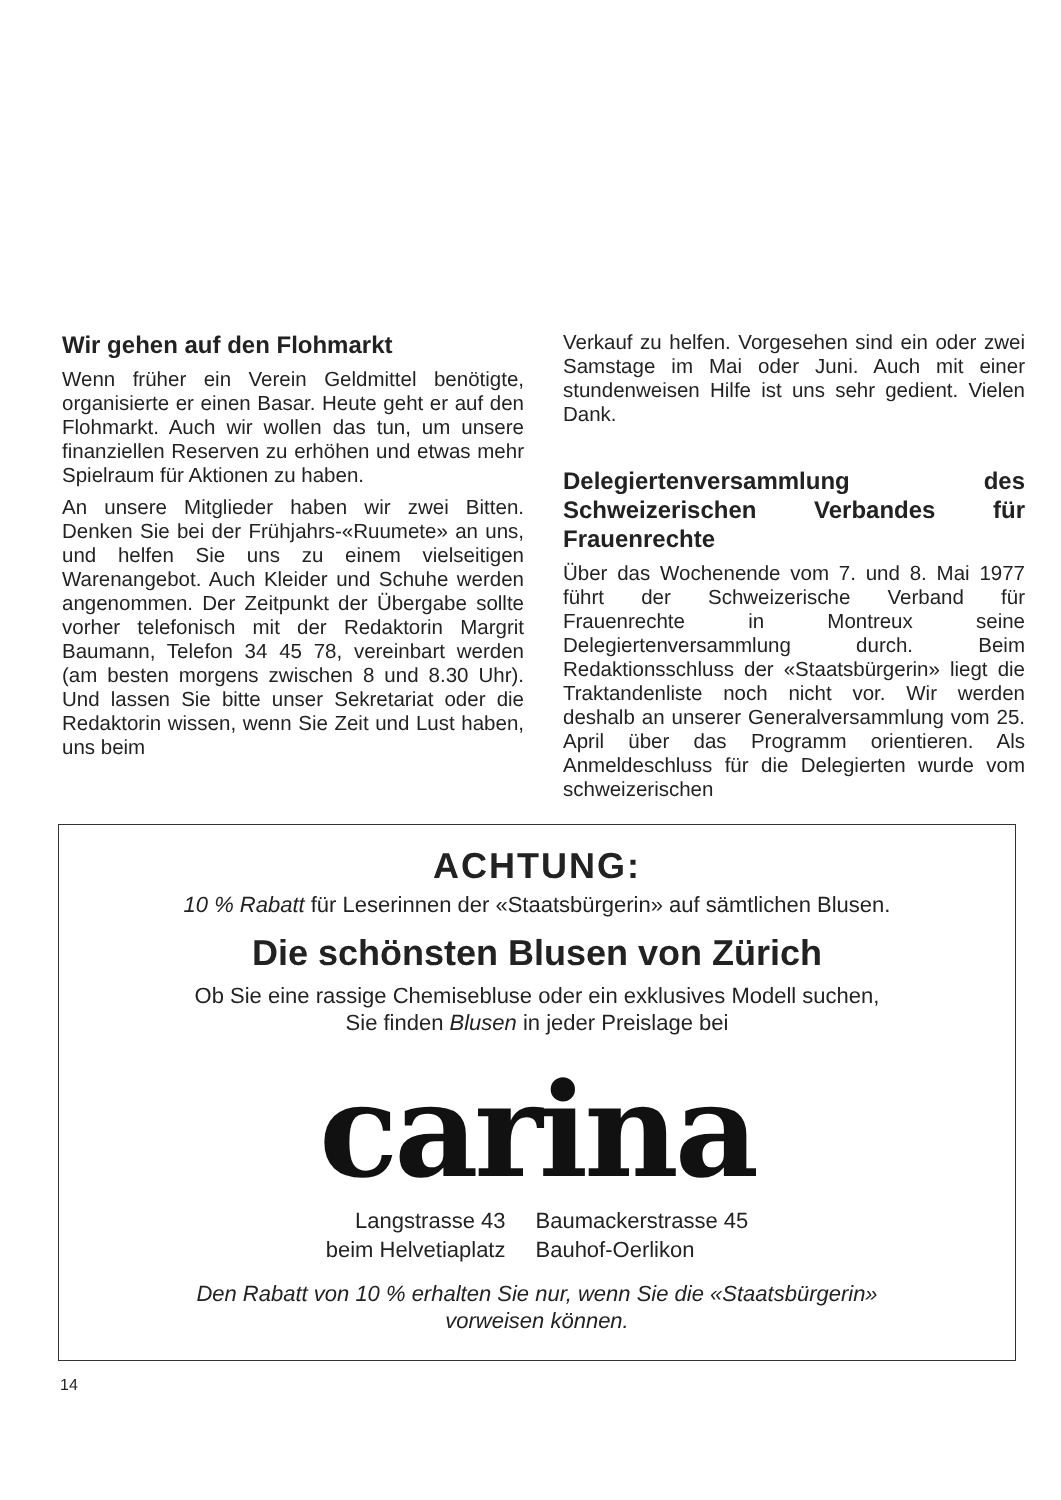Wir gehen auf den Flohmarkt
Wenn früher ein Verein Geldmittel benötigte, organisierte er einen Basar. Heute geht er auf den Flohmarkt. Auch wir wollen das tun, um unsere finanziellen Reserven zu erhöhen und etwas mehr Spielraum für Aktionen zu haben.
An unsere Mitglieder haben wir zwei Bitten. Denken Sie bei der Frühjahrs-«Ruumete» an uns, und helfen Sie uns zu einem vielseitigen Warenangebot. Auch Kleider und Schuhe werden angenommen. Der Zeitpunkt der Übergabe sollte vorher telefonisch mit der Redaktorin Margrit Baumann, Telefon 34 45 78, vereinbart werden (am besten morgens zwischen 8 und 8.30 Uhr). Und lassen Sie bitte unser Sekretariat oder die Redaktorin wissen, wenn Sie Zeit und Lust haben, uns beim
Verkauf zu helfen. Vorgesehen sind ein oder zwei Samstage im Mai oder Juni. Auch mit einer stundenweisen Hilfe ist uns sehr gedient. Vielen Dank.
Delegiertenversammlung des Schweizerischen Verbandes für Frauenrechte
Über das Wochenende vom 7. und 8. Mai 1977 führt der Schweizerische Verband für Frauenrechte in Montreux seine Delegiertenversammlung durch. Beim Redaktionsschluss der «Staatsbürgerin» liegt die Traktandenliste noch nicht vor. Wir werden deshalb an unserer Generalversammlung vom 25. April über das Programm orientieren. Als Anmeldeschluss für die Delegierten wurde vom schweizerischen
ACHTUNG:
10 % Rabatt für Leserinnen der «Staatsbürgerin» auf sämtlichen Blusen.
Die schönsten Blusen von Zürich
Ob Sie eine rassige Chemisebluse oder ein exklusives Modell suchen,
Sie finden Blusen in jeder Preislage bei
carina
Langstrasse 43
beim Helvetiaplatz
Baumackerstrasse 45
Bauhof-Oerlikon
Den Rabatt von 10 % erhalten Sie nur, wenn Sie die «Staatsbürgerin»
vorweisen können.
14